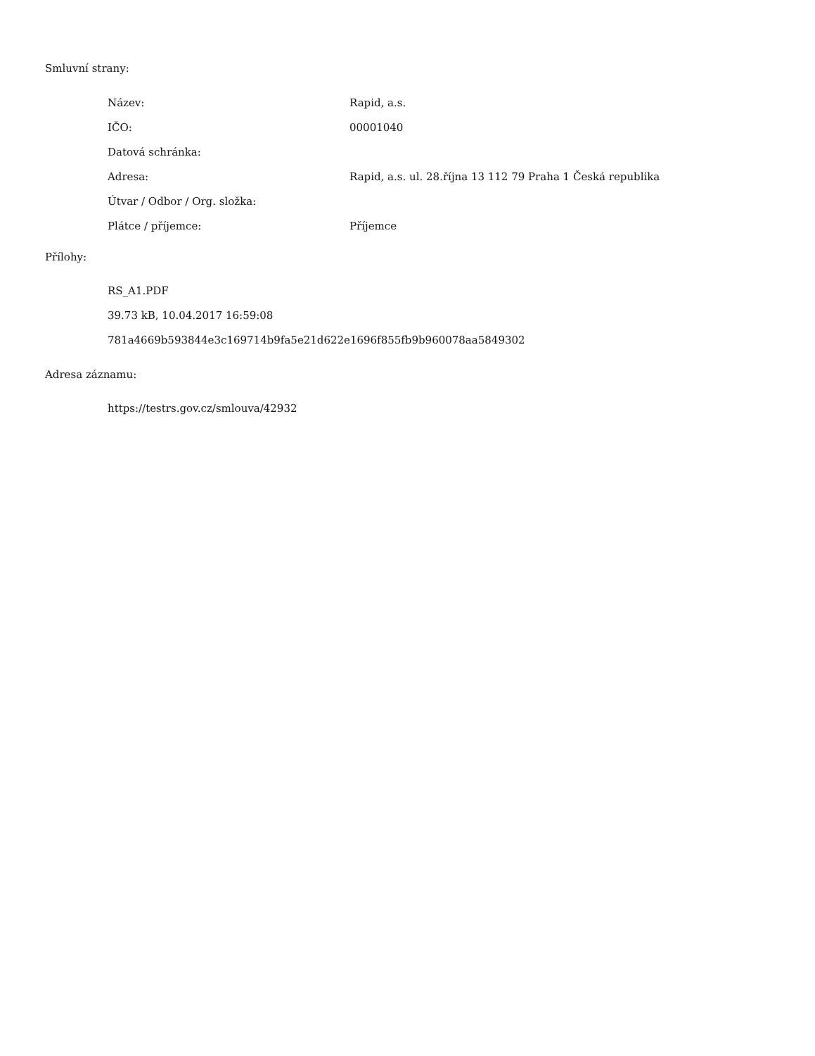Smluvní strany:
| Název: | Rapid, a.s. |
| IČO: | 00001040 |
| Datová schránka: | |
| Adresa: | Rapid, a.s. ul. 28.října 13 112 79 Praha 1 Česká republika |
| Útvar / Odbor / Org. složka: | |
| Plátce / příjemce: | Příjemce |
Přílohy:
RS_A1.PDF
39.73 kB, 10.04.2017 16:59:08
781a4669b593844e3c169714b9fa5e21d622e1696f855fb9b960078aa5849302
Adresa záznamu:
https://testrs.gov.cz/smlouva/42932